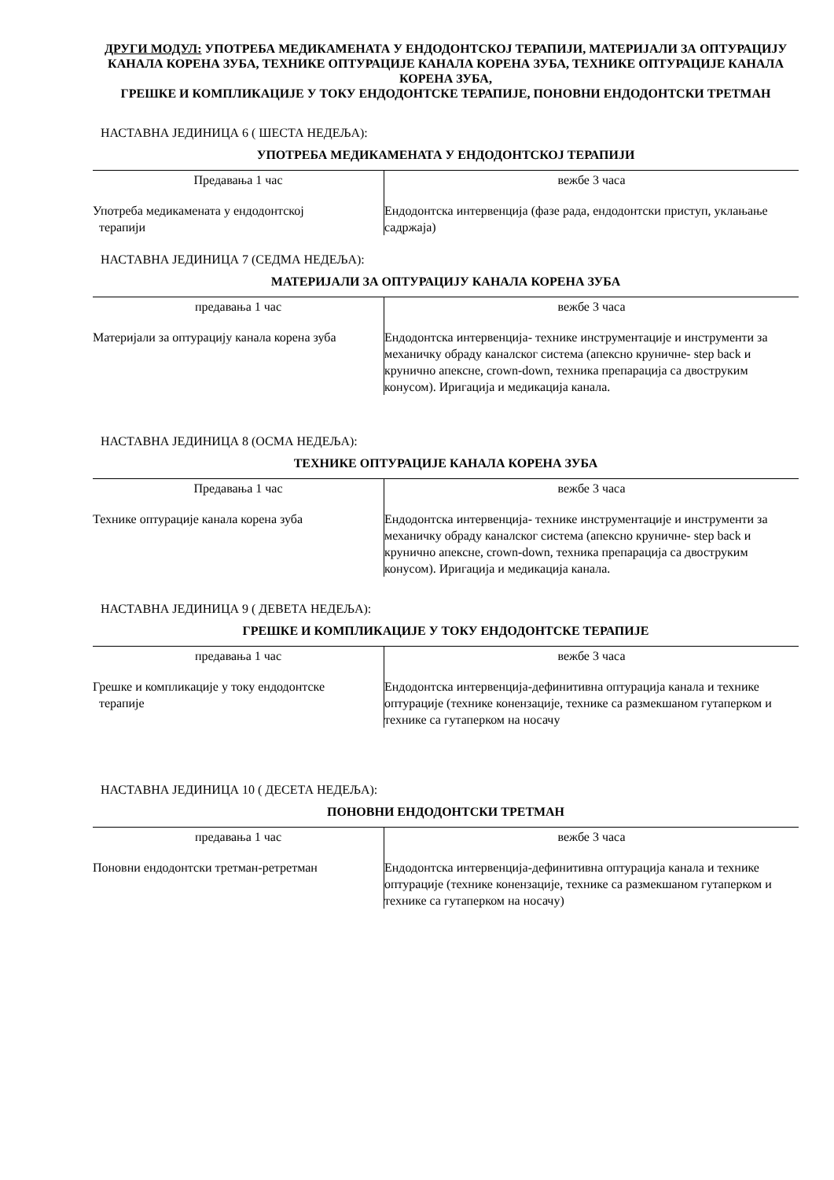ДРУГИ МОДУЛ: УПОТРЕБА МЕДИКАМЕНАТА У ЕНДОДОНТСКОЈ ТЕРАПИЈИ, МАТЕРИЈАЛИ ЗА ОПТУРАЦИЈУ КАНАЛА КОРЕНА ЗУБА, ТЕХНИКЕ ОПТУРАЦИЈЕ КАНАЛА КОРЕНА ЗУБА, ТЕХНИКЕ ОПТУРАЦИЈЕ КАНАЛА КОРЕНА ЗУБА,
ГРЕШКЕ И КОМПЛИКАЦИЈЕ У ТОКУ ЕНДОДОНТСКЕ ТЕРАПИЈЕ, ПОНОВНИ ЕНДОДОНТСКИ ТРЕТМАН
НАСТАВНА ЈЕДИНИЦА 6 ( ШЕСТА НЕДЕЉА):
УПОТРЕБА МЕДИКАМЕНАТА У ЕНДОДОНТСКОЈ ТЕРАПИЈИ
| Предавања 1 час | вежбе 3 часа |
| Употреба медикамената у ендодонтској терапији | Ендодонтска интервенција (фазе рада, ендодонтски приступ, уклањање садржаја) |
НАСТАВНА ЈЕДИНИЦА 7 (СЕДМА НЕДЕЉА):
МАТЕРИЈАЛИ ЗА ОПТУРАЦИЈУ КАНАЛА КОРЕНА ЗУБА
| предавања 1 час | вежбе 3 часа |
| Материјали за оптурацију канала корена зуба | Ендодонтска интервенција- технике инструментације и инструменти за механичку обраду каналског система (апексно круничне- step back и крунично апексне, crown-down, техника препарација са двоструким конусом). Иригација и медикација канала. |
НАСТАВНА ЈЕДИНИЦА 8 (ОСМА НЕДЕЉА):
ТЕХНИКЕ ОПТУРАЦИЈЕ КАНАЛА КОРЕНА ЗУБА
| Предавања 1 час | вежбе 3 часа |
| Технике оптурације канала корена зуба | Ендодонтска интервенција- технике инструментације и инструменти за механичку обраду каналског система (апексно круничне- step back и крунично апексне, crown-down, техника препарација са двоструким конусом). Иригација и медикација канала. |
НАСТАВНА ЈЕДИНИЦА 9 ( ДЕВЕТА НЕДЕЉА):
ГРЕШКЕ И КОМПЛИКАЦИЈЕ У ТОКУ ЕНДОДОНТСКЕ ТЕРАПИЈЕ
| предавања 1 час | вежбе 3 часа |
| Грешке и компликације у току ендодонтске терапије | Ендодонтска интервенција-дефинитивна оптурација канала и технике оптурације (технике конензације, технике са размекшаном гутаперком и технике са гутаперком на носачу |
НАСТАВНА ЈЕДИНИЦА 10 ( ДЕСЕТА НЕДЕЉА):
ПОНОВНИ ЕНДОДОНТСКИ ТРЕТМАН
| предавања 1 час | вежбе 3 часа |
| Поновни ендодонтски третман-ретретман | Ендодонтска интервенција-дефинитивна оптурација канала и технике оптурације (технике конензације, технике са размекшаном гутаперком и технике са гутаперком на носачу) |